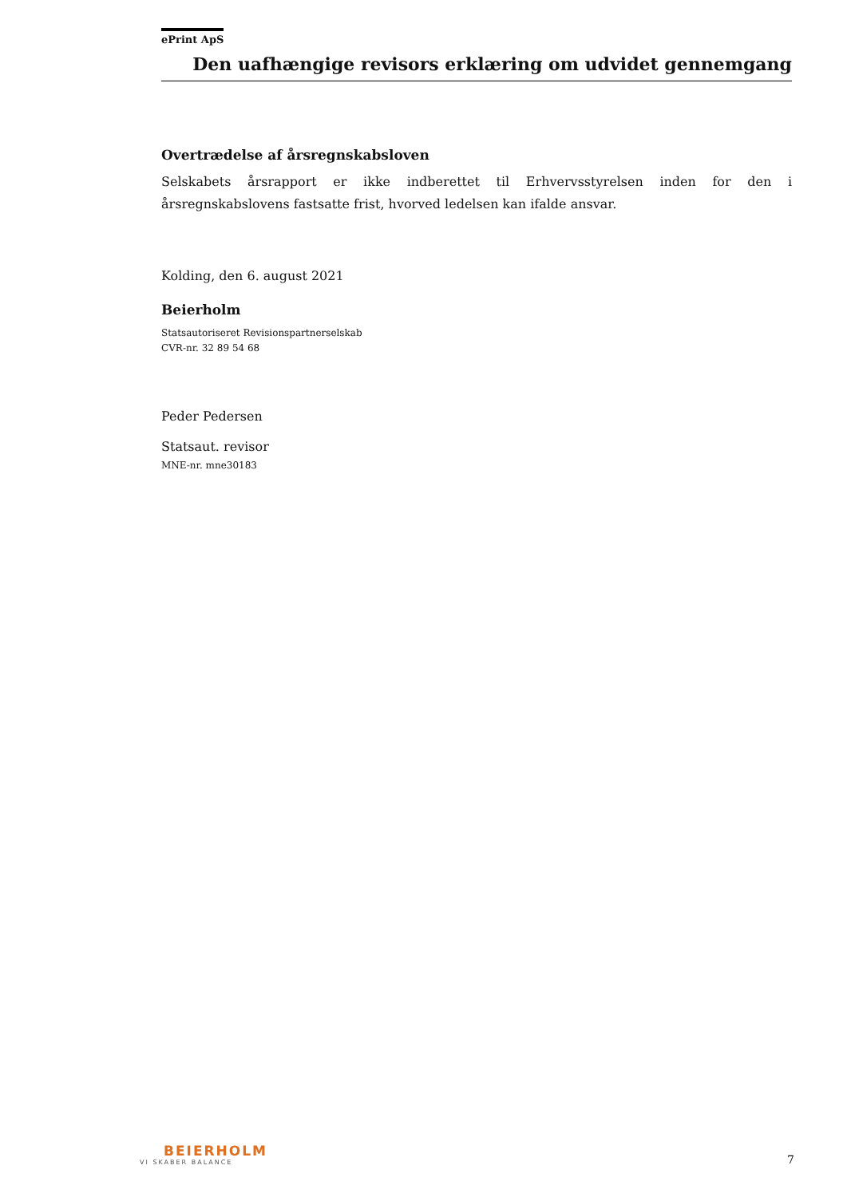ePrint ApS
Den uafhængige revisors erklæring om udvidet gennemgang
Overtrædelse af årsregnskabsloven
Selskabets årsrapport er ikke indberettet til Erhvervsstyrelsen inden for den i årsregnskabslovens fastsatte frist, hvorved ledelsen kan ifalde ansvar.
Kolding, den 6. august 2021
Beierholm
Statsautoriseret Revisionspartnerselskab
CVR-nr. 32 89 54 68
Peder Pedersen
Statsaut. revisor
MNE-nr. mne30183
BEIERHOLM
VI SKABER BALANCE
7